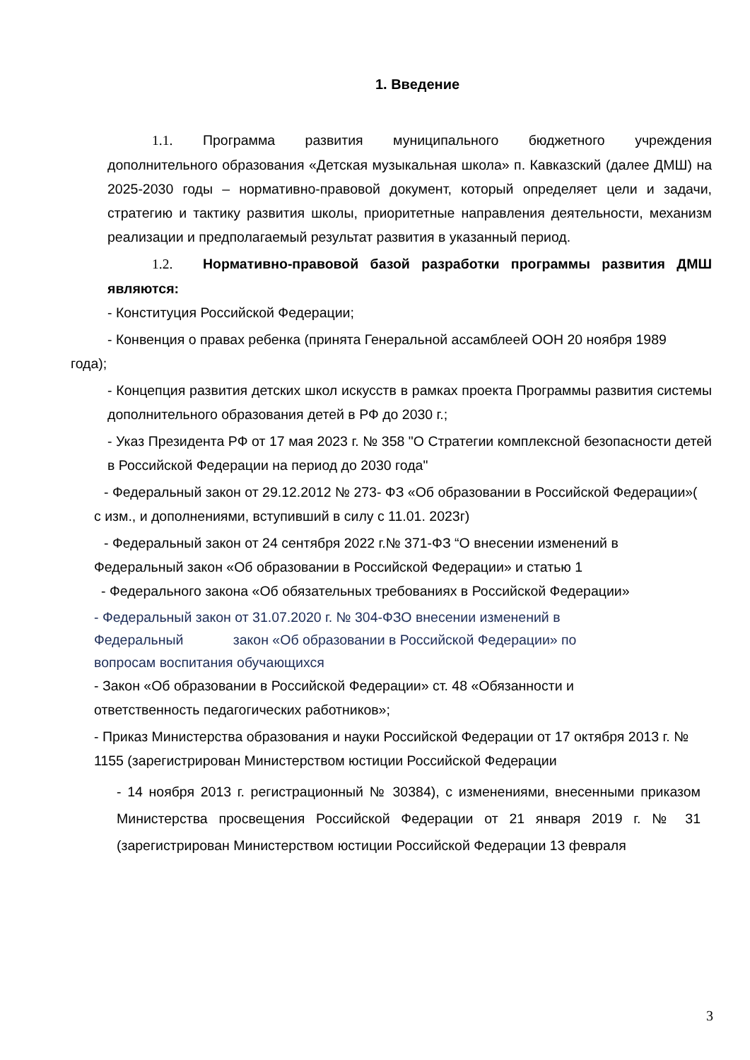1. Введение
1.1. Программа развития муниципального бюджетного учреждения дополнительного образования «Детская музыкальная школа» п. Кавказский (далее ДМШ) на 2025-2030 годы – нормативно-правовой документ, который определяет цели и задачи, стратегию и тактику развития школы, приоритетные направления деятельности, механизм реализации и предполагаемый результат развития в указанный период.
1.2. Нормативно-правовой базой разработки программы развития ДМШ являются:
- Конституция Российской Федерации;
- Конвенция о правах ребенка (принята Генеральной ассамблеей ООН 20 ноября 1989 года);
- Концепция развития детских школ искусств в рамках проекта Программы развития системы дополнительного образования детей в РФ до 2030 г.;
- Указ Президента РФ от 17 мая 2023 г. № 358 "О Стратегии комплексной безопасности детей в Российской Федерации на период до 2030 года"
- Федеральный закон от 29.12.2012 № 273- ФЗ «Об образовании в Российской Федерации»( с изм., и дополнениями, вступивший в силу с 11.01. 2023г)
- Федеральный закон от 24 сентября 2022 г.№ 371-ФЗ “О внесении изменений в Федеральный закон «Об образовании в Российской Федерации» и статью 1
- Федерального закона «Об обязательных требованиях в Российской Федерации»
- Федеральный закон от 31.07.2020 г. № 304-ФЗО внесении изменений в Федеральный закон «Об образовании в Российской Федерации» по вопросам воспитания обучающихся
- Закон «Об образовании в Российской Федерации» ст. 48 «Обязанности и ответственность педагогических работников»;
- Приказ Министерства образования и науки Российской Федерации от 17 октября 2013 г. № 1155 (зарегистрирован Министерством юстиции Российской Федерации
- 14 ноября 2013 г. регистрационный № 30384), с изменениями, внесенными приказом Министерства просвещения Российской Федерации от 21 января 2019 г. № 31 (зарегистрирован Министерством юстиции Российской Федерации 13 февраля
3